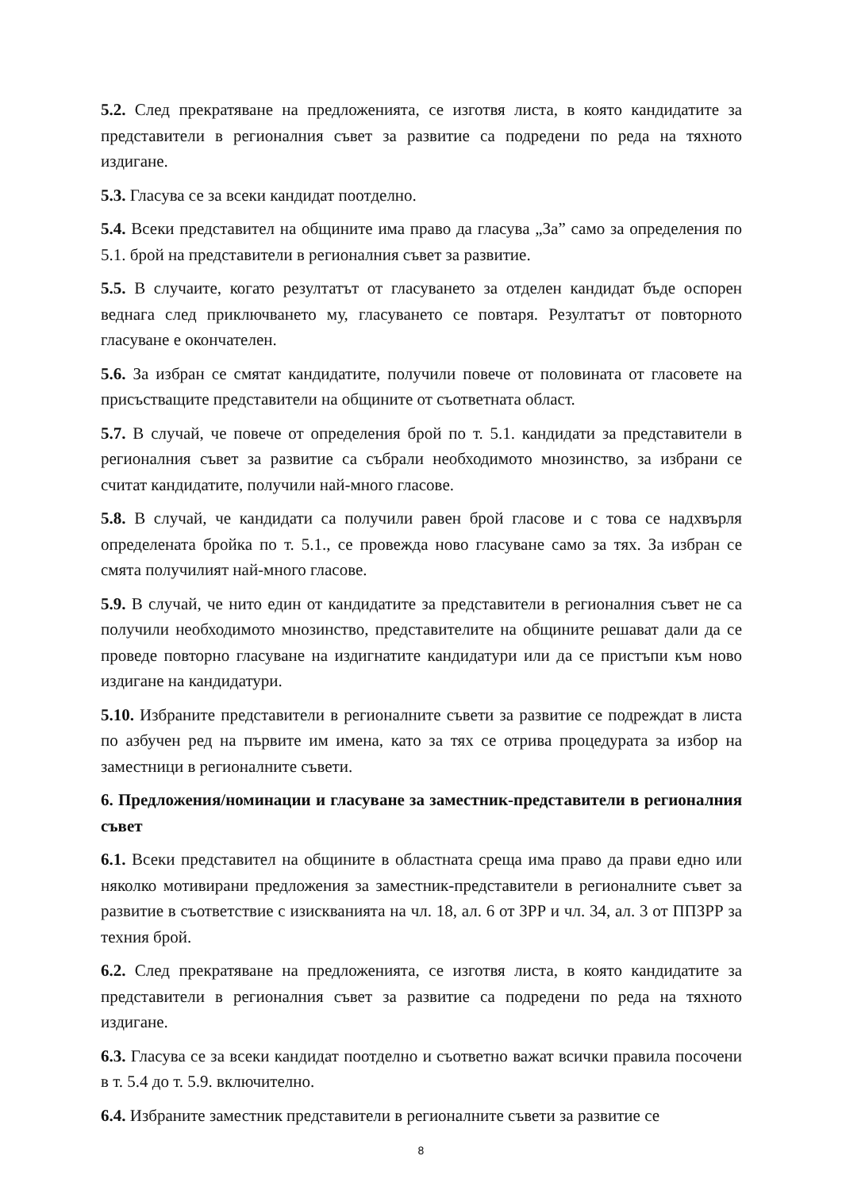5.2. След прекратяване на предложенията, се изготвя листа, в която кандидатите за представители в регионалния съвет за развитие са подредени по реда на тяхното издигане.
5.3. Гласува се за всеки кандидат поотделно.
5.4. Всеки представител на общините има право да гласува „За” само за определения по 5.1. брой на представители в регионалния съвет за развитие.
5.5. В случаите, когато резултатът от гласуването за отделен кандидат бъде оспорен веднага след приключването му, гласуването се повтаря. Резултатът от повторното гласуване е окончателен.
5.6. За избран се смятат кандидатите, получили повече от половината от гласовете на присъстващите представители на общините от съответната област.
5.7. В случай, че повече от определения брой по т. 5.1. кандидати за представители в регионалния съвет за развитие са събрали необходимото мнозинство, за избрани се считат кандидатите, получили най-много гласове.
5.8. В случай, че кандидати са получили равен брой гласове и с това се надхвърля определената бройка по т. 5.1., се провежда ново гласуване само за тях. За избран се смята получилият най-много гласове.
5.9. В случай, че нито един от кандидатите за представители в регионалния съвет не са получили необходимото мнозинство, представителите на общините решават дали да се проведе повторно гласуване на издигнатите кандидатури или да се пристъпи към ново издигане на кандидатури.
5.10. Избраните представители в регионалните съвети за развитие се подреждат в листа по азбучен ред на първите им имена, като за тях се отрива процедурата за избор на заместници в регионалните съвети.
6. Предложения/номинации и гласуване за заместник-представители в регионалния съвет
6.1. Всеки представител на общините в областната среща има право да прави едно или няколко мотивирани предложения за заместник-представители в регионалните съвет за развитие в съответствие с изискванията на чл. 18, ал. 6 от ЗРР и чл. 34, ал. 3 от ППЗРР за техния брой.
6.2. След прекратяване на предложенията, се изготвя листа, в която кандидатите за представители в регионалния съвет за развитие са подредени по реда на тяхното издигане.
6.3. Гласува се за всеки кандидат поотделно и съответно важат всички правила посочени в т. 5.4 до т. 5.9. включително.
6.4. Избраните заместник представители в регионалните съвети за развитие се
8